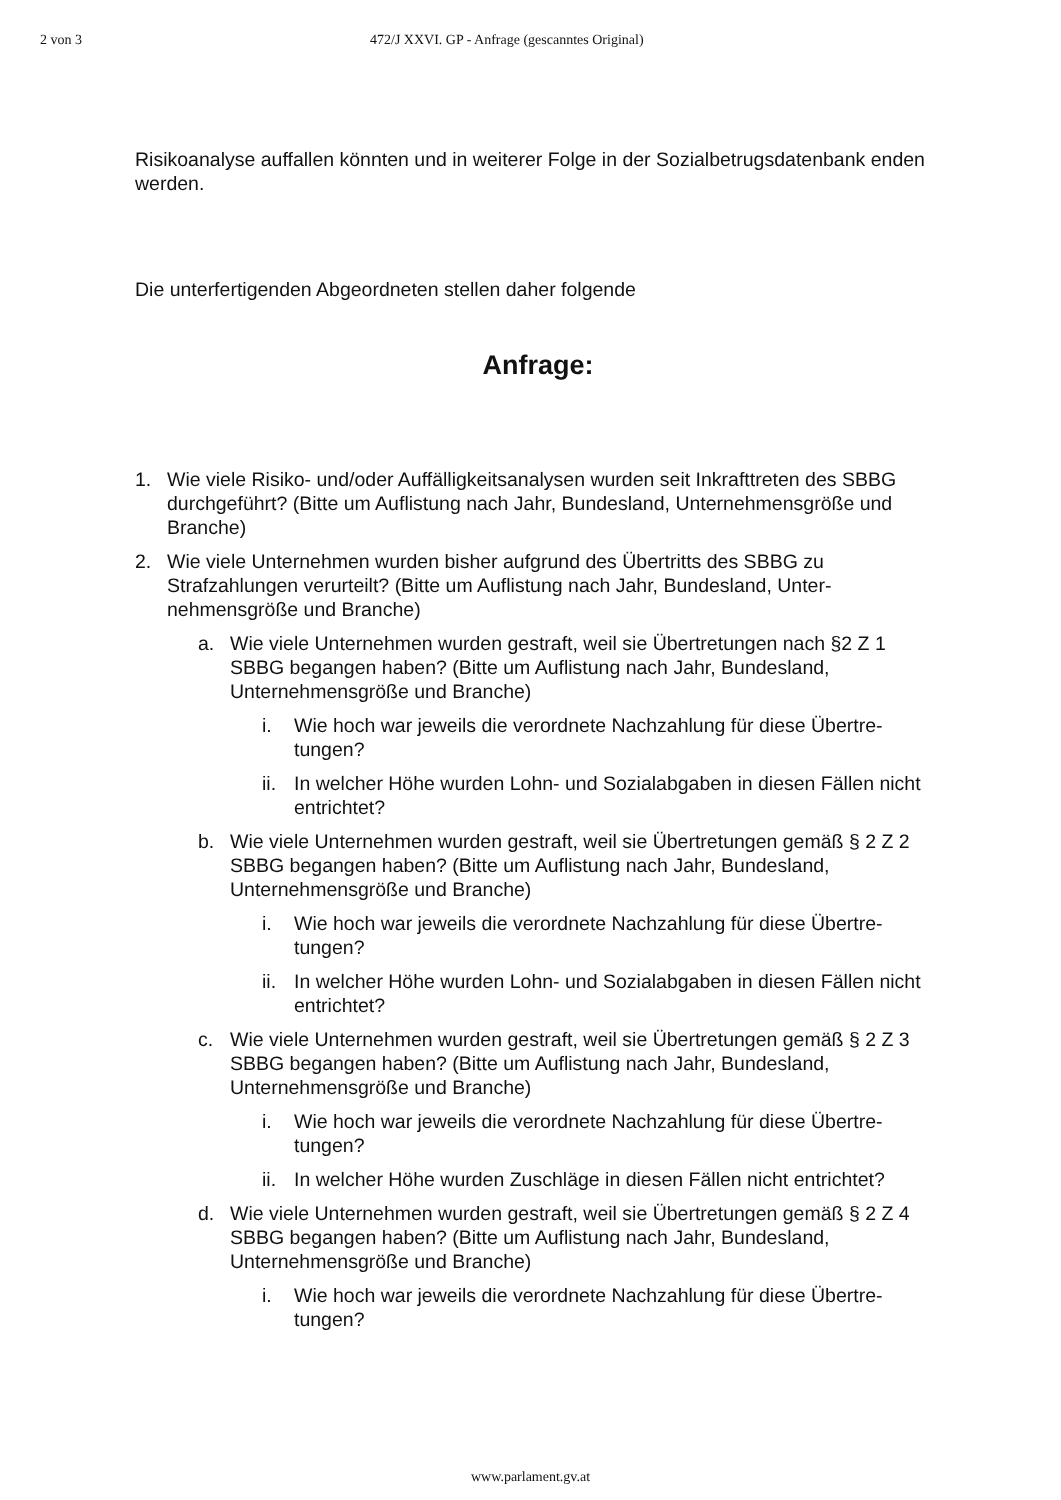2 von 3 472/J XXVI. GP - Anfrage (gescanntes Original)
Risikoanalyse auffallen könnten und in weiterer Folge in der Sozialbetrugsdatenbank enden werden.
Die unterfertigenden Abgeordneten stellen daher folgende
Anfrage:
1. Wie viele Risiko- und/oder Auffälligkeitsanalysen wurden seit Inkrafttreten des SBBG durchgeführt? (Bitte um Auflistung nach Jahr, Bundesland, Unterneh­mensgröße und Branche)
2. Wie viele Unternehmen wurden bisher aufgrund des Übertritts des SBBG zu Strafzahlungen verurteilt? (Bitte um Auflistung nach Jahr, Bundesland, Unter­nehmensgröße und Branche)
a. Wie viele Unternehmen wurden gestraft, weil sie Übertretungen nach §2 Z 1 SBBG begangen haben? (Bitte um Auflistung nach Jahr, Bundesland, Unternehmensgröße und Branche)
i. Wie hoch war jeweils die verordnete Nachzahlung für diese Übertre­tungen?
ii. In welcher Höhe wurden Lohn- und Sozialabgaben in diesen Fällen nicht entrichtet?
b. Wie viele Unternehmen wurden gestraft, weil sie Übertretungen gemäß § 2 Z 2 SBBG begangen haben? (Bitte um Auflistung nach Jahr, Bundesland, Unternehmensgröße und Branche)
i. Wie hoch war jeweils die verordnete Nachzahlung für diese Übertre­tungen?
ii. In welcher Höhe wurden Lohn- und Sozialabgaben in diesen Fällen nicht entrichtet?
c. Wie viele Unternehmen wurden gestraft, weil sie Übertretungen gemäß § 2 Z 3 SBBG begangen haben? (Bitte um Auflistung nach Jahr, Bundesland, Unternehmensgröße und Branche)
i. Wie hoch war jeweils die verordnete Nachzahlung für diese Übertre­tungen?
ii. In welcher Höhe wurden Zuschläge in diesen Fällen nicht entrich­tet?
d. Wie viele Unternehmen wurden gestraft, weil sie Übertretungen gemäß § 2 Z 4 SBBG begangen haben? (Bitte um Auflistung nach Jahr, Bundesland, Unternehmensgröße und Branche)
i. Wie hoch war jeweils die verordnete Nachzahlung für diese Übertre­tungen?
www.parlament.gv.at